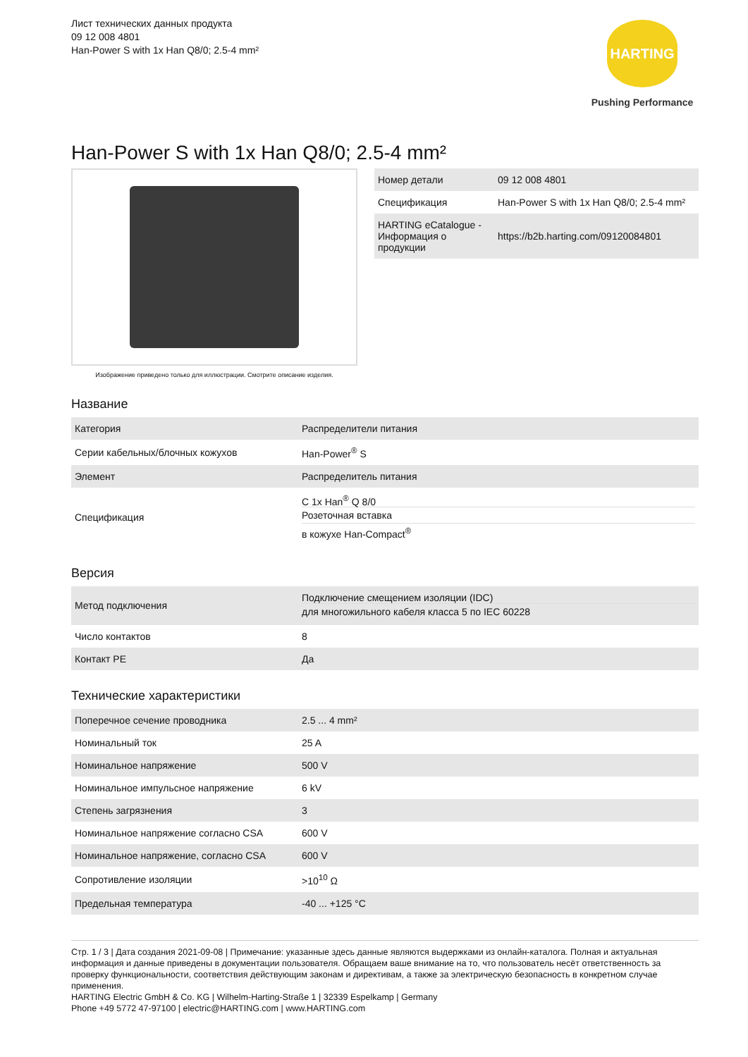Лист технических данных продукта
09 12 008 4801
Han-Power S with 1x Han Q8/0; 2.5-4 mm²
HARTING
Pushing Performance
Han-Power S with 1x Han Q8/0; 2.5-4 mm²
Изображение приведено только для иллюстрации. Смотрите описание изделия.
| Номер детали | 09 12 008 4801 |
| Спецификация | Han-Power S with 1x Han Q8/0; 2.5-4 mm² |
| HARTING eCatalogue - Информация о продукции | https://b2b.harting.com/09120084801 |
Название
| Категория | Распределители питания |
| Серии кабельных/блочных кожухов | Han-Power<sup>®</sup> S |
| Элемент | Распределитель питания |
| Спецификация | С 1x Han<sup>®</sup> Q 8/0 Розеточная вставка в кожухе Han-Compact<sup>®</sup> |
Версия
| Метод подключения | Подключение смещением изоляции (IDC) для многожильного кабеля класса 5 по IEC 60228 |
| Число контактов | 8 |
| Контакт PE | Да |
Технические характеристики
| Поперечное сечение проводника | 2.5 ... 4 mm² |
| Номинальный ток | 25 A |
| Номинальное напряжение | 500 V |
| Номинальное импульсное напряжение | 6 kV |
| Степень загрязнения | 3 |
| Номинальное напряжение согласно CSA | 600 V |
| Номинальное напряжение, согласно CSA | 600 V |
| Сопротивление изоляции | >10<sup>10</sup> Ω |
| Предельная температура | -40 ... +125 °C |
Стр. 1 / 3 | Дата создания 2021-09-08 | Примечание: указанные здесь данные являются выдержками из онлайн-каталога. Полная и актуальная информация и данные приведены в документации пользователя. Обращаем ваше внимание на то, что пользователь несёт ответственность за проверку функциональности, соответствия действующим законам и директивам, а также за электрическую безопасность в конкретном случае применения.
HARTING Electric GmbH & Co. KG | Wilhelm-Harting-Straße 1 | 32339 Espelkamp | Germany
Phone +49 5772 47-97100 | electric@HARTING.com | www.HARTING.com